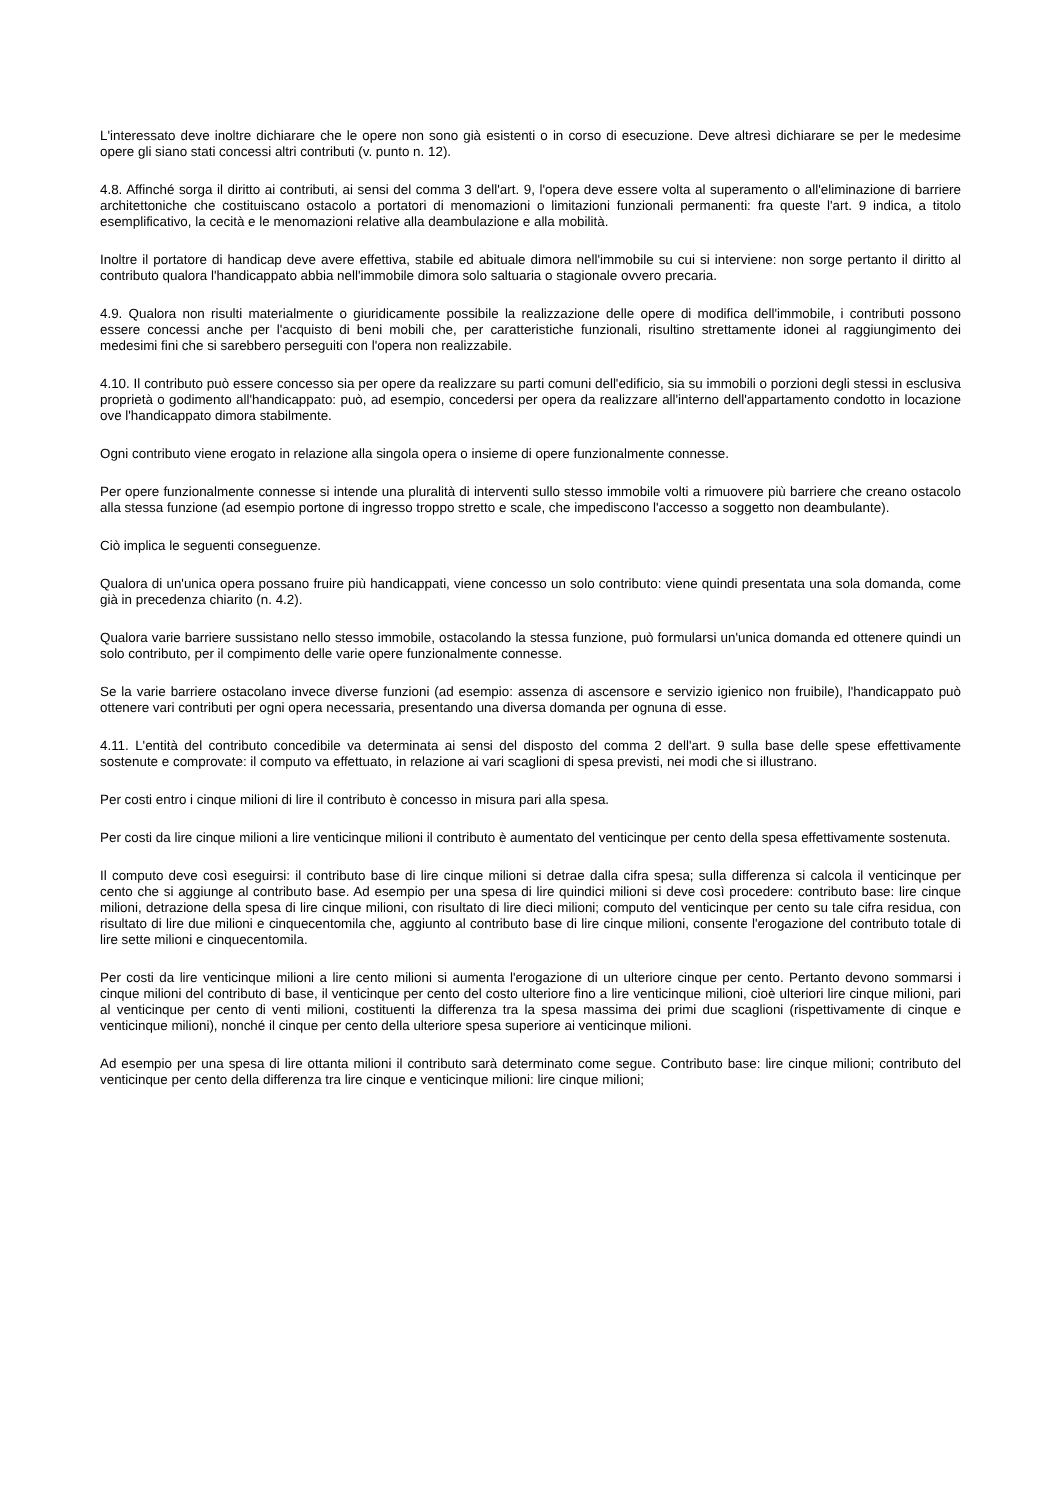L'interessato deve inoltre dichiarare che le opere non sono già esistenti o in corso di esecuzione. Deve altresì dichiarare se per le medesime opere gli siano stati concessi altri contributi (v. punto n. 12).
4.8. Affinché sorga il diritto ai contributi, ai sensi del comma 3 dell'art. 9, l'opera deve essere volta al superamento o all'eliminazione di barriere architettoniche che costituiscano ostacolo a portatori di menomazioni o limitazioni funzionali permanenti: fra queste l'art. 9 indica, a titolo esemplificativo, la cecità e le menomazioni relative alla deambulazione e alla mobilità.
Inoltre il portatore di handicap deve avere effettiva, stabile ed abituale dimora nell'immobile su cui si interviene: non sorge pertanto il diritto al contributo qualora l'handicappato abbia nell'immobile dimora solo saltuaria o stagionale ovvero precaria.
4.9. Qualora non risulti materialmente o giuridicamente possibile la realizzazione delle opere di modifica dell'immobile, i contributi possono essere concessi anche per l'acquisto di beni mobili che, per caratteristiche funzionali, risultino strettamente idonei al raggiungimento dei medesimi fini che si sarebbero perseguiti con l'opera non realizzabile.
4.10. Il contributo può essere concesso sia per opere da realizzare su parti comuni dell'edificio, sia su immobili o porzioni degli stessi in esclusiva proprietà o godimento all'handicappato: può, ad esempio, concedersi per opera da realizzare all'interno dell'appartamento condotto in locazione ove l'handicappato dimora stabilmente.
Ogni contributo viene erogato in relazione alla singola opera o insieme di opere funzionalmente connesse.
Per opere funzionalmente connesse si intende una pluralità di interventi sullo stesso immobile volti a rimuovere più barriere che creano ostacolo alla stessa funzione (ad esempio portone di ingresso troppo stretto e scale, che impediscono l'accesso a soggetto non deambulante).
Ciò implica le seguenti conseguenze.
Qualora di un'unica opera possano fruire più handicappati, viene concesso un solo contributo: viene quindi presentata una sola domanda, come già in precedenza chiarito (n. 4.2).
Qualora varie barriere sussistano nello stesso immobile, ostacolando la stessa funzione, può formularsi un'unica domanda ed ottenere quindi un solo contributo, per il compimento delle varie opere funzionalmente connesse.
Se la varie barriere ostacolano invece diverse funzioni (ad esempio: assenza di ascensore e servizio igienico non fruibile), l'handicappato può ottenere vari contributi per ogni opera necessaria, presentando una diversa domanda per ognuna di esse.
4.11. L'entità del contributo concedibile va determinata ai sensi del disposto del comma 2 dell'art. 9 sulla base delle spese effettivamente sostenute e comprovate: il computo va effettuato, in relazione ai vari scaglioni di spesa previsti, nei modi che si illustrano.
Per costi entro i cinque milioni di lire il contributo è concesso in misura pari alla spesa.
Per costi da lire cinque milioni a lire venticinque milioni il contributo è aumentato del venticinque per cento della spesa effettivamente sostenuta.
Il computo deve così eseguirsi: il contributo base di lire cinque milioni si detrae dalla cifra spesa; sulla differenza si calcola il venticinque per cento che si aggiunge al contributo base. Ad esempio per una spesa di lire quindici milioni si deve così procedere: contributo base: lire cinque milioni, detrazione della spesa di lire cinque milioni, con risultato di lire dieci milioni; computo del venticinque per cento su tale cifra residua, con risultato di lire due milioni e cinquecentomila che, aggiunto al contributo base di lire cinque milioni, consente l'erogazione del contributo totale di lire sette milioni e cinquecentomila.
Per costi da lire venticinque milioni a lire cento milioni si aumenta l'erogazione di un ulteriore cinque per cento. Pertanto devono sommarsi i cinque milioni del contributo di base, il venticinque per cento del costo ulteriore fino a lire venticinque milioni, cioè ulteriori lire cinque milioni, pari al venticinque per cento di venti milioni, costituenti la differenza tra la spesa massima dei primi due scaglioni (rispettivamente di cinque e venticinque milioni), nonché il cinque per cento della ulteriore spesa superiore ai venticinque milioni.
Ad esempio per una spesa di lire ottanta milioni il contributo sarà determinato come segue. Contributo base: lire cinque milioni; contributo del venticinque per cento della differenza tra lire cinque e venticinque milioni: lire cinque milioni;